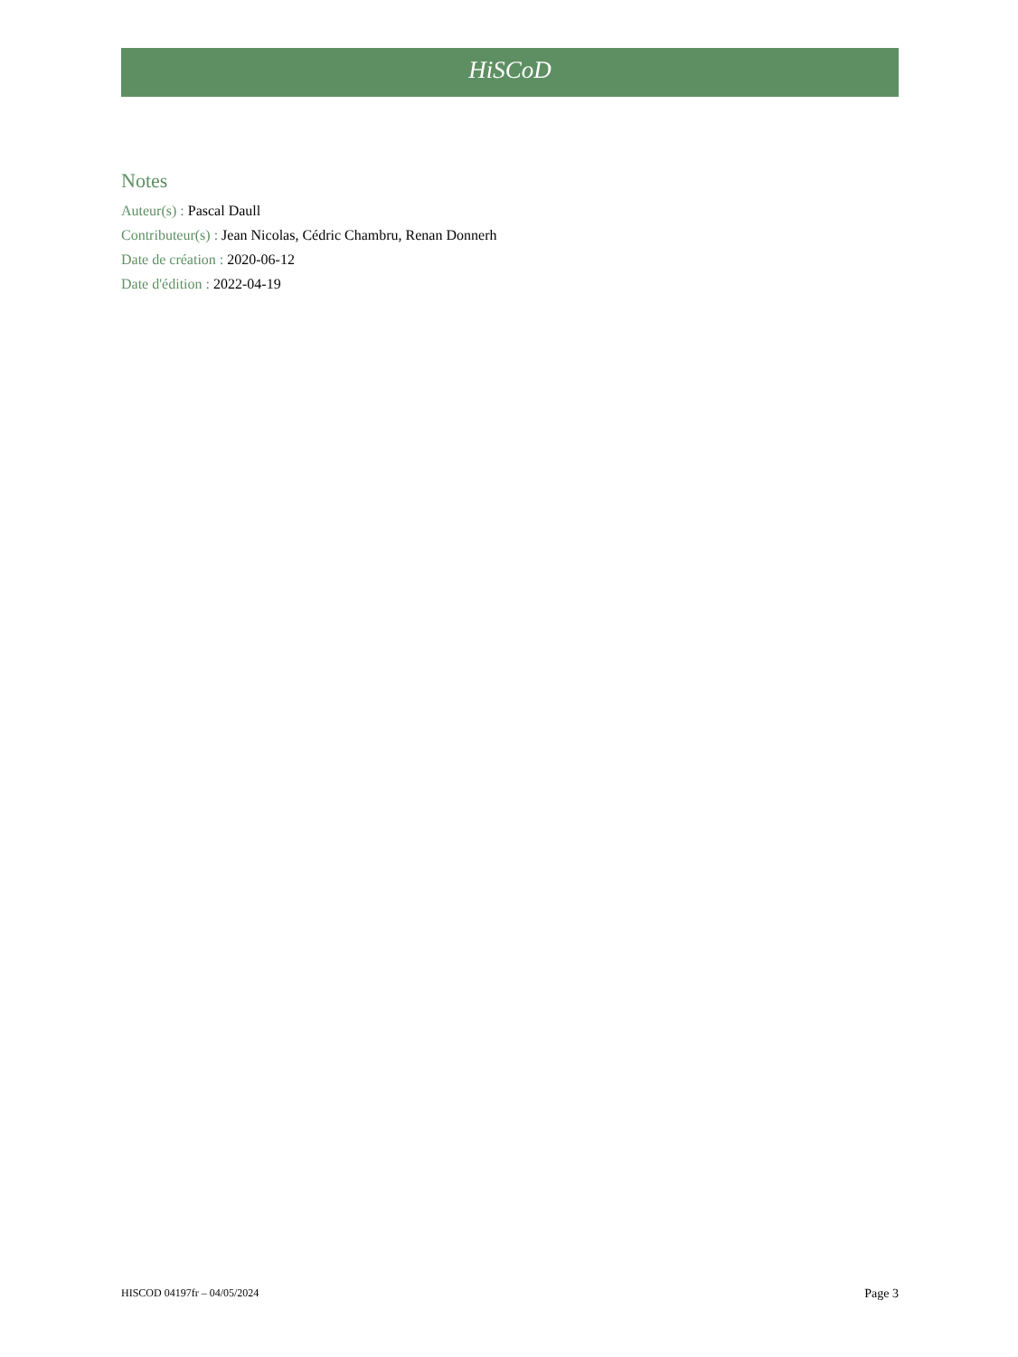HiSCoD
Notes
Auteur(s) : Pascal Daull
Contributeur(s) : Jean Nicolas, Cédric Chambru, Renan Donnerh
Date de création : 2020-06-12
Date d'édition : 2022-04-19
HISCOD 04197fr – 04/05/2024 Page 3